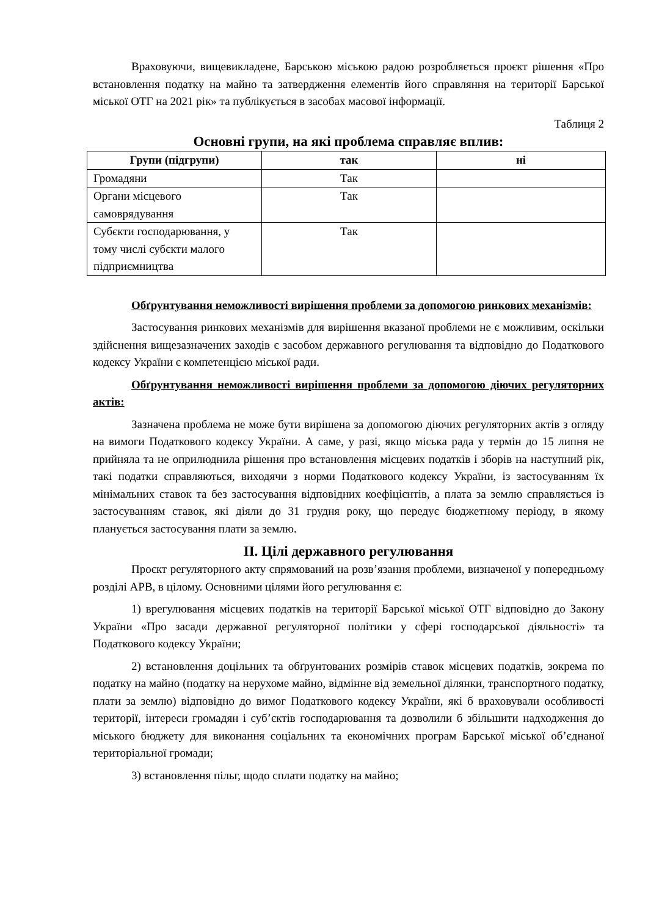Враховуючи, вищевикладене, Барською міською радою розробляється проєкт рішення «Про встановлення податку на майно та затвердження елементів його справляння на території Барської міської ОТГ на 2021 рік» та публікується в засобах масової інформації.
Таблиця 2
Основні групи, на які проблема справляє вплив:
| Групи (підгрупи) | так | ні |
| --- | --- | --- |
| Громадяни | Так | |
| Органи місцевого самоврядування | Так | |
| Субєкти господарювання, у тому числі субєкти малого підприємництва | Так | |
Обґрунтування неможливості вирішення проблеми за допомогою ринкових механізмів:
Застосування ринкових механізмів для вирішення вказаної проблеми не є можливим, оскільки здійснення вищезазначених заходів є засобом державного регулювання та відповідно до Податкового кодексу України є компетенцією міської ради.
Обґрунтування неможливості вирішення проблеми за допомогою діючих регуляторних актів:
Зазначена проблема не може бути вирішена за допомогою діючих регуляторних актів з огляду на вимоги Податкового кодексу України. А саме, у разі, якщо міська рада у термін до 15 липня не прийняла та не оприлюднила рішення про встановлення місцевих податків і зборів на наступний рік, такі податки справляються, виходячи з норми Податкового кодексу України, із застосуванням їх мінімальних ставок та без застосування відповідних коефіцієнтів, а плата за землю справляється із застосуванням ставок, які діяли до 31 грудня року, що передує бюджетному періоду, в якому планується застосування плати за землю.
II. Цілі державного регулювання
Проєкт регуляторного акту спрямований на розв’язання проблеми, визначеної у попередньому розділі АРВ, в цілому. Основними цілями його регулювання є:
1) врегулювання місцевих податків на території Барської міської ОТГ відповідно до Закону України «Про засади державної регуляторної політики у сфері господарської діяльності» та Податкового кодексу України;
2) встановлення доцільних та обґрунтованих розмірів ставок місцевих податків, зокрема по податку на майно (податку на нерухоме майно, відмінне від земельної ділянки, транспортного податку, плати за землю) відповідно до вимог Податкового кодексу України, які б враховували особливості території, інтереси громадян і суб’єктів господарювання та дозволили б збільшити надходження до міського бюджету для виконання соціальних та економічних програм Барської міської об’єднаної територіальної громади;
3) встановлення пільг, щодо сплати податку на майно;